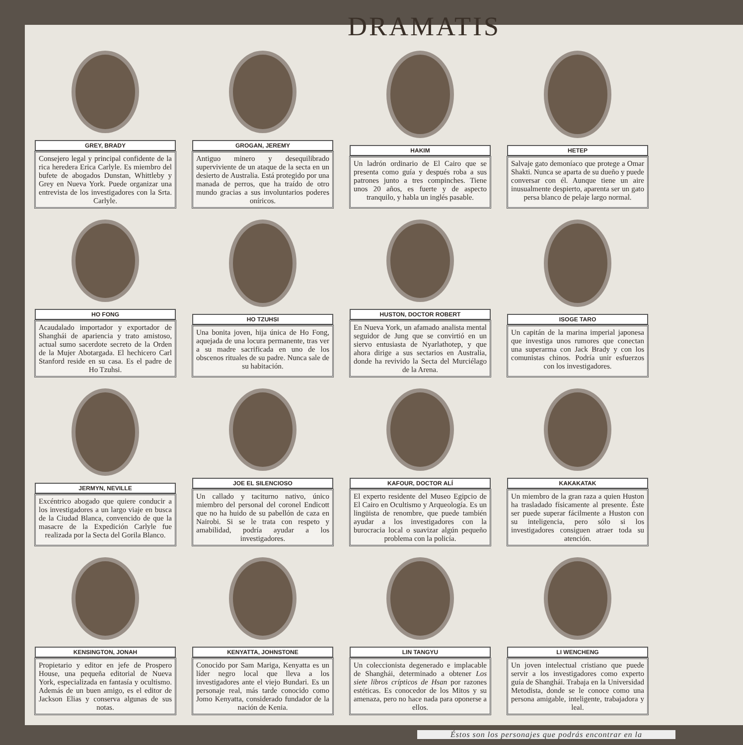DRAMATIS
GREY, BRADY
Consejero legal y principal confidente de la rica heredera Erica Carlyle. Es miembro del bufete de abogados Dunstan, Whittleby y Grey en Nueva York. Puede organizar una entrevista de los investigadores con la Srta. Carlyle.
GROGAN, JEREMY
Antiguo minero y desequilibrado superviviente de un ataque de la secta en un desierto de Australia. Está protegido por una manada de perros, que ha traído de otro mundo gracias a sus involuntarios poderes oníricos.
HAKIM
Un ladrón ordinario de El Cairo que se presenta como guía y después roba a sus patrones junto a tres compinches. Tiene unos 20 años, es fuerte y de aspecto tranquilo, y habla un inglés pasable.
HETEP
Salvaje gato demoníaco que protege a Omar Shakti. Nunca se aparta de su dueño y puede conversar con él. Aunque tiene un aire inusualmente despierto, aparenta ser un gato persa blanco de pelaje largo normal.
HO FONG
Acaudalado importador y exportador de Shanghái de apariencia y trato amistoso, actual sumo sacerdote secreto de la Orden de la Mujer Abotargada. El hechicero Carl Stanford reside en su casa. Es el padre de Ho Tzuhsi.
HO TZUHSI
Una bonita joven, hija única de Ho Fong, aquejada de una locura permanente, tras ver a su madre sacrificada en uno de los obscenos rituales de su padre. Nunca sale de su habitación.
HUSTON, DOCTOR ROBERT
En Nueva York, un afamado analista mental seguidor de Jung que se convirtió en un siervo entusiasta de Nyarlathotep, y que ahora dirige a sus sectarios en Australia, donde ha revivido la Secta del Murciélago de la Arena.
ISOGE TARO
Un capitán de la marina imperial japonesa que investiga unos rumores que conectan una superarma con Jack Brady y con los comunistas chinos. Podría unir esfuerzos con los investigadores.
JERMYN, NEVILLE
Excéntrico abogado que quiere conducir a los investigadores a un largo viaje en busca de la Ciudad Blanca, convencido de que la masacre de la Expedición Carlyle fue realizada por la Secta del Gorila Blanco.
JOE EL SILENCIOSO
Un callado y taciturno nativo, único miembro del personal del coronel Endicott que no ha huido de su pabellón de caza en Nairobi. Si se le trata con respeto y amabilidad, podría ayudar a los investigadores.
KAFOUR, DOCTOR ALÍ
El experto residente del Museo Egipcio de El Cairo en Ocultismo y Arqueología. Es un lingüista de renombre, que puede también ayudar a los investigadores con la burocracia local o suavizar algún pequeño problema con la policía.
KAKAKATAK
Un miembro de la gran raza a quien Huston ha trasladado físicamente al presente. Éste ser puede superar fácilmente a Huston con su inteligencia, pero sólo si los investigadores consiguen atraer toda su atención.
KENSINGTON, JONAH
Propietario y editor en jefe de Prospero House, una pequeña editorial de Nueva York, especializada en fantasía y ocultismo. Además de un buen amigo, es el editor de Jackson Elias y conserva algunas de sus notas.
KENYATTA, JOHNSTONE
Conocido por Sam Mariga, Kenyatta es un líder negro local que lleva a los investigadores ante el viejo Bundari. Es un personaje real, más tarde conocido como Jomo Kenyatta, considerado fundador de la nación de Kenia.
LIN TANGYU
Un coleccionista degenerado e implacable de Shanghái, determinado a obtener Los siete libros crípticos de Hsan por razones estéticas. Es conocedor de los Mitos y su amenaza, pero no hace nada para oponerse a ellos.
LI WENCHENG
Un joven intelectual cristiano que puede servir a los investigadores como experto guía de Shanghái. Trabaja en la Universidad Metodista, donde se le conoce como una persona amigable, inteligente, trabajadora y leal.
Éstos son los personajes que podrás encontrar en la